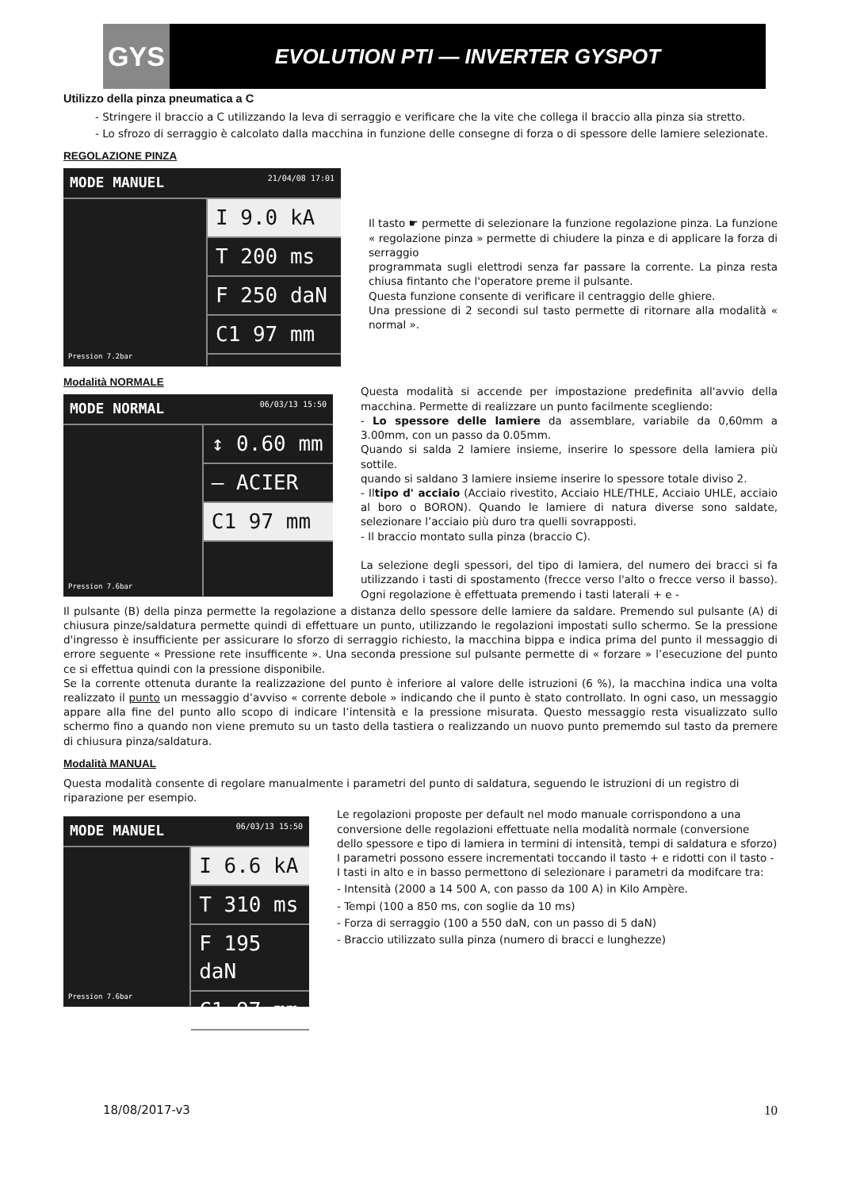GYS
EVOLUTION PTI — INVERTER GYSPOT
Utilizzo della pinza pneumatica a C
- Stringere il braccio a C utilizzando la leva di serraggio e verificare che la vite che collega il braccio alla pinza sia stretto.
- Lo sfrozo di serraggio è calcolato dalla macchina in funzione delle consegne di forza o di spessore delle lamiere selezionate.
REGOLAZIONE PINZA
MODE MANUEL 21/04/08 17:01
Pression 7.2bar
I 9.0 kA
T 200 ms
F 250 daN
C1 97 mm
Il tasto ☛ permette di selezionare la funzione regolazione pinza. La funzione « regolazione pinza » permette di chiudere la pinza e di applicare la forza di serraggio
programmata sugli elettrodi senza far passare la corrente. La pinza resta chiusa fintanto che l'operatore preme il pulsante.
Questa funzione consente di verificare il centraggio delle ghiere.
Una pressione di 2 secondi sul tasto permette di ritornare alla modalità « normal ».
Modalità NORMALE
MODE NORMAL 06/03/13 15:50
Pression 7.6bar
↕ 0.60 mm
— ACIER
C1 97 mm
Questa modalità si accende per impostazione predefinita all'avvio della macchina. Permette di realizzare un punto facilmente scegliendo:
- Lo spessore delle lamiere da assemblare, variabile da 0,60mm a 3.00mm, con un passo da 0.05mm.
Quando si salda 2 lamiere insieme, inserire lo spessore della lamiera più sottile.
quando si saldano 3 lamiere insieme inserire lo spessore totale diviso 2.
- Iltipo d' acciaio (Acciaio rivestito, Acciaio HLE/THLE, Acciaio UHLE, acciaio al boro o BORON). Quando le lamiere di natura diverse sono saldate, selezionare l’acciaio più duro tra quelli sovrapposti.
- Il braccio montato sulla pinza (braccio C).
La selezione degli spessori, del tipo di lamiera, del numero dei bracci si fa utilizzando i tasti di spostamento (frecce verso l'alto o frecce verso il basso). Ogni regolazione è effettuata premendo i tasti laterali + e -
Il pulsante (B) della pinza permette la regolazione a distanza dello spessore delle lamiere da saldare. Premendo sul pulsante (A) di chiusura pinze/saldatura permette quindi di effettuare un punto, utilizzando le regolazioni impostati sullo schermo. Se la pressione d'ingresso è insufficiente per assicurare lo sforzo di serraggio richiesto, la macchina bippa e indica prima del punto il messaggio di errore seguente « Pressione rete insufficente ». Una seconda pressione sul pulsante permette di « forzare » l’esecuzione del punto ce si effettua quindi con la pressione disponibile.
Se la corrente ottenuta durante la realizzazione del punto è inferiore al valore delle istruzioni (6 %), la macchina indica una volta realizzato il punto un messaggio d’avviso « corrente debole » indicando che il punto è stato controllato. In ogni caso, un messaggio appare alla fine del punto allo scopo di indicare l’intensità e la pressione misurata. Questo messaggio resta visualizzato sullo schermo fino a quando non viene premuto su un tasto della tastiera o realizzando un nuovo punto prememdo sul tasto da premere di chiusura pinza/saldatura.
Modalità MANUAL
Questa modalità consente di regolare manualmente i parametri del punto di saldatura, seguendo le istruzioni di un registro di riparazione per esempio.
MODE MANUEL 06/03/13 15:50
Pression 7.6bar
I 6.6 kA
T 310 ms
F 195 daN
C1 97 mm
Le regolazioni proposte per default nel modo manuale corrispondono a una conversione delle regolazioni effettuate nella modalità normale (conversione dello spessore e tipo di lamiera in termini di intensità, tempi di saldatura e sforzo)
I parametri possono essere incrementati toccando il tasto + e ridotti con il tasto - I tasti in alto e in basso permettono di selezionare i parametri da modifcare tra:
- Intensità (2000 a 14 500 A, con passo da 100 A) in Kilo Ampère.
- Tempi (100 a 850 ms, con soglie da 10 ms)
- Forza di serraggio (100 a 550 daN, con un passo di 5 daN)
- Braccio utilizzato sulla pinza (numero di bracci e lunghezze)
18/08/2017-v3 10